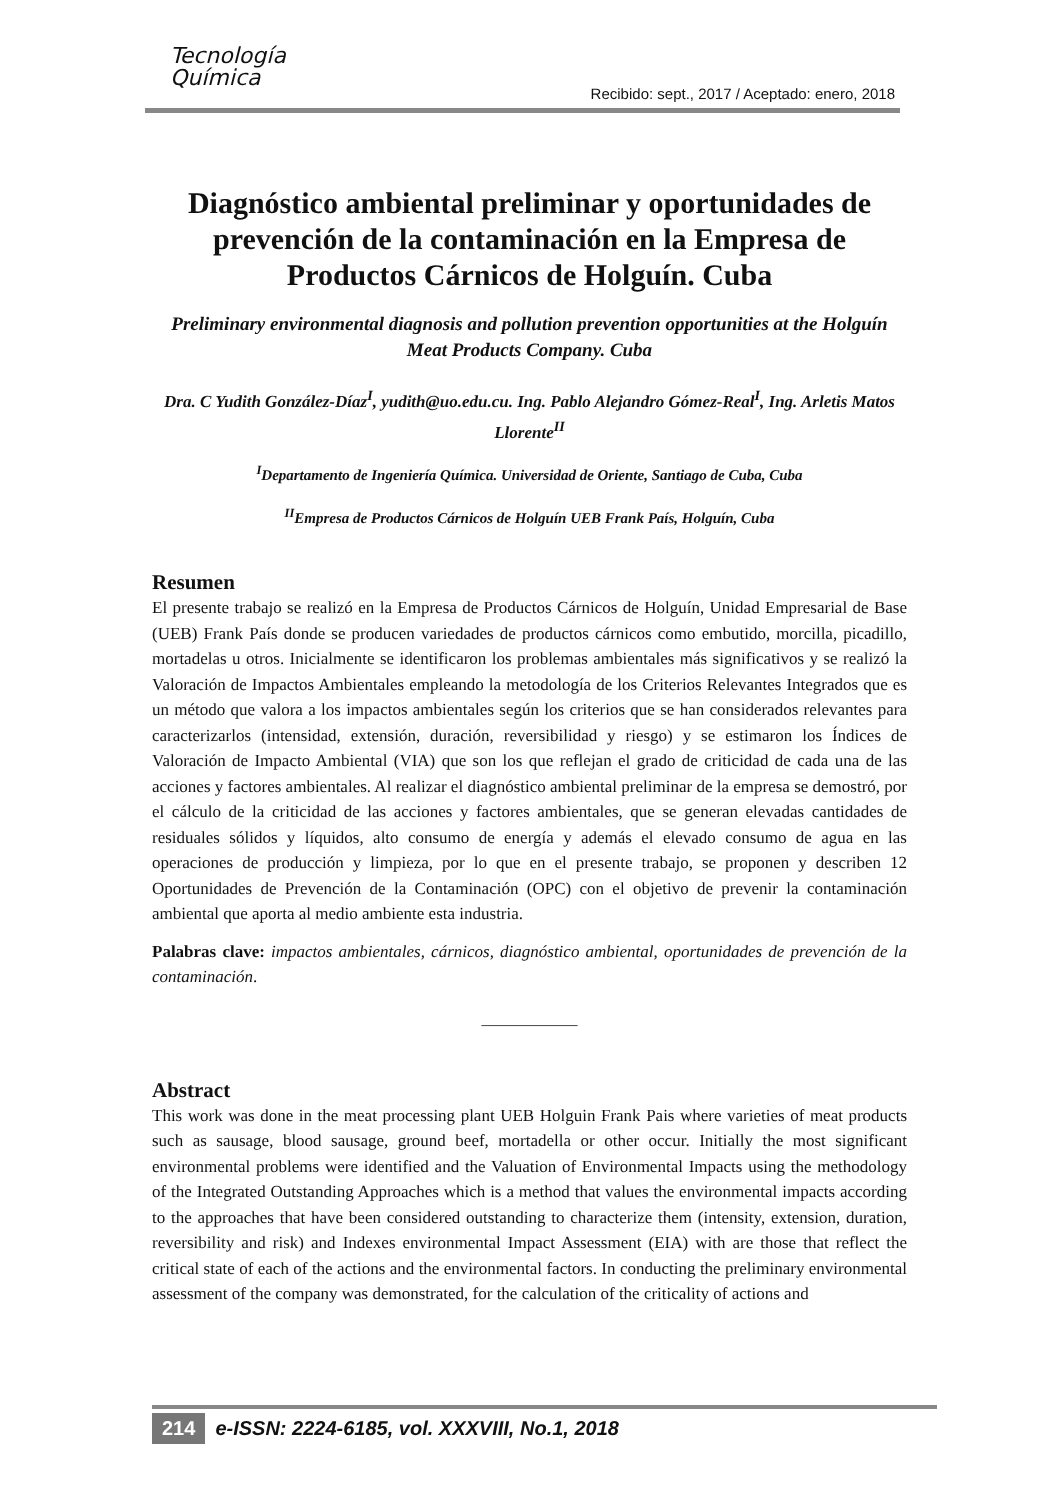Tecnología
Química
Recibido: sept., 2017 / Aceptado: enero, 2018
Diagnóstico ambiental preliminar y oportunidades de prevención de la contaminación en la Empresa de Productos Cárnicos de Holguín. Cuba
Preliminary environmental diagnosis and pollution prevention opportunities at the Holguín Meat Products Company. Cuba
Dra. C Yudith González-Díaz<sup>I</sup>, yudith@uo.edu.cu. Ing. Pablo Alejandro Gómez-Real<sup>I</sup>, Ing. Arletis Matos Llorente<sup>II</sup>
<sup>I</sup>Departamento de Ingeniería Química. Universidad de Oriente, Santiago de Cuba, Cuba
<sup>II</sup>Empresa de Productos Cárnicos de Holguín UEB Frank País, Holguín, Cuba
Resumen
El presente trabajo se realizó en la Empresa de Productos Cárnicos de Holguín, Unidad Empresarial de Base (UEB) Frank País donde se producen variedades de productos cárnicos como embutido, morcilla, picadillo, mortadelas u otros. Inicialmente se identificaron los problemas ambientales más significativos y se realizó la Valoración de Impactos Ambientales empleando la metodología de los Criterios Relevantes Integrados que es un método que valora a los impactos ambientales según los criterios que se han considerados relevantes para caracterizarlos (intensidad, extensión, duración, reversibilidad y riesgo) y se estimaron los Índices de Valoración de Impacto Ambiental (VIA) que son los que reflejan el grado de criticidad de cada una de las acciones y factores ambientales. Al realizar el diagnóstico ambiental preliminar de la empresa se demostró, por el cálculo de la criticidad de las acciones y factores ambientales, que se generan elevadas cantidades de residuales sólidos y líquidos, alto consumo de energía y además el elevado consumo de agua en las operaciones de producción y limpieza, por lo que en el presente trabajo, se proponen y describen 12 Oportunidades de Prevención de la Contaminación (OPC) con el objetivo de prevenir la contaminación ambiental que aporta al medio ambiente esta industria.
Palabras clave: impactos ambientales, cárnicos, diagnóstico ambiental, oportunidades de prevención de la contaminación.
____________
Abstract
This work was done in the meat processing plant UEB Holguin Frank Pais where varieties of meat products such as sausage, blood sausage, ground beef, mortadella or other occur. Initially the most significant environmental problems were identified and the Valuation of Environmental Impacts using the methodology of the Integrated Outstanding Approaches which is a method that values the environmental impacts according to the approaches that have been considered outstanding to characterize them (intensity, extension, duration, reversibility and risk) and Indexes environmental Impact Assessment (EIA) with are those that reflect the critical state of each of the actions and the environmental factors. In conducting the preliminary environmental assessment of the company was demonstrated, for the calculation of the criticality of actions and
214 e-ISSN: 2224-6185, vol. XXXVIII, No.1, 2018